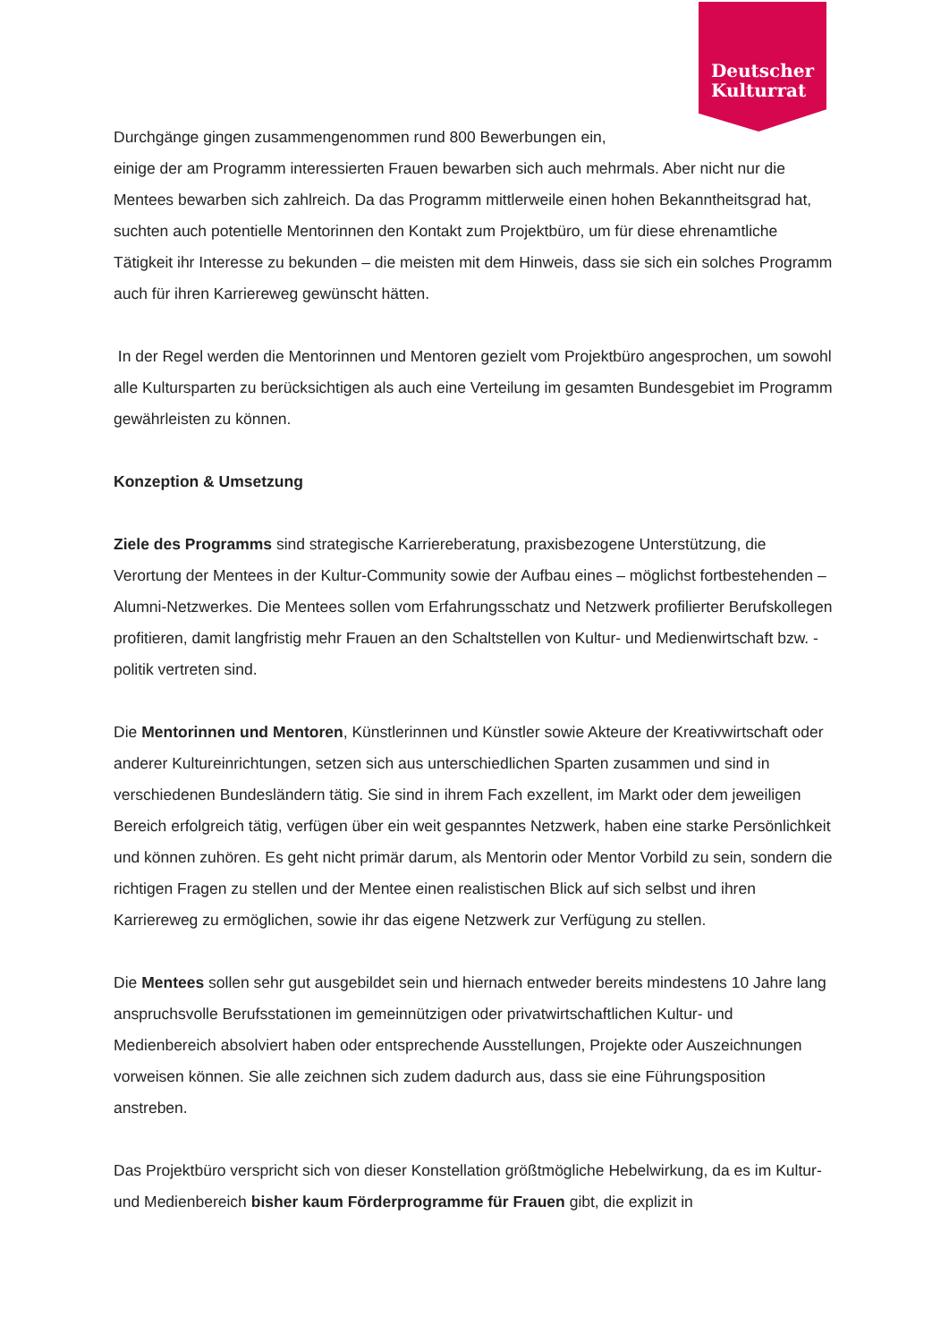Deutscher
Kulturrat
Durchgänge gingen zusammengenommen rund 800 Bewerbungen ein,
einige der am Programm interessierten Frauen bewarben sich auch mehrmals. Aber nicht nur die Mentees bewarben sich zahlreich. Da das Programm mittlerweile einen hohen Bekanntheitsgrad hat, suchten auch potentielle Mentorinnen den Kontakt zum Projektbüro, um für diese ehrenamtliche Tätigkeit ihr Interesse zu bekunden – die meisten mit dem Hinweis, dass sie sich ein solches Programm auch für ihren Karriereweg gewünscht hätten.
In der Regel werden die Mentorinnen und Mentoren gezielt vom Projektbüro angesprochen, um sowohl alle Kultursparten zu berücksichtigen als auch eine Verteilung im gesamten Bundesgebiet im Programm gewährleisten zu können.
Konzeption & Umsetzung
Ziele des Programms sind strategische Karriereberatung, praxisbezogene Unterstützung, die Verortung der Mentees in der Kultur-Community sowie der Aufbau eines – möglichst fortbestehenden – Alumni-Netzwerkes. Die Mentees sollen vom Erfahrungsschatz und Netzwerk profilierter Berufskollegen profitieren, damit langfristig mehr Frauen an den Schaltstellen von Kultur- und Medienwirtschaft bzw. -politik vertreten sind.
Die Mentorinnen und Mentoren, Künstlerinnen und Künstler sowie Akteure der Kreativwirtschaft oder anderer Kultureinrichtungen, setzen sich aus unterschiedlichen Sparten zusammen und sind in verschiedenen Bundesländern tätig. Sie sind in ihrem Fach exzellent, im Markt oder dem jeweiligen Bereich erfolgreich tätig, verfügen über ein weit gespanntes Netzwerk, haben eine starke Persönlichkeit und können zuhören. Es geht nicht primär darum, als Mentorin oder Mentor Vorbild zu sein, sondern die richtigen Fragen zu stellen und der Mentee einen realistischen Blick auf sich selbst und ihren Karriereweg zu ermöglichen, sowie ihr das eigene Netzwerk zur Verfügung zu stellen.
Die Mentees sollen sehr gut ausgebildet sein und hiernach entweder bereits mindestens 10 Jahre lang anspruchsvolle Berufsstationen im gemeinnützigen oder privatwirtschaftlichen Kultur- und Medienbereich absolviert haben oder entsprechende Ausstellungen, Projekte oder Auszeichnungen vorweisen können. Sie alle zeichnen sich zudem dadurch aus, dass sie eine Führungsposition anstreben.
Das Projektbüro verspricht sich von dieser Konstellation größtmögliche Hebelwirkung, da es im Kultur- und Medienbereich bisher kaum Förderprogramme für Frauen gibt, die explizit in